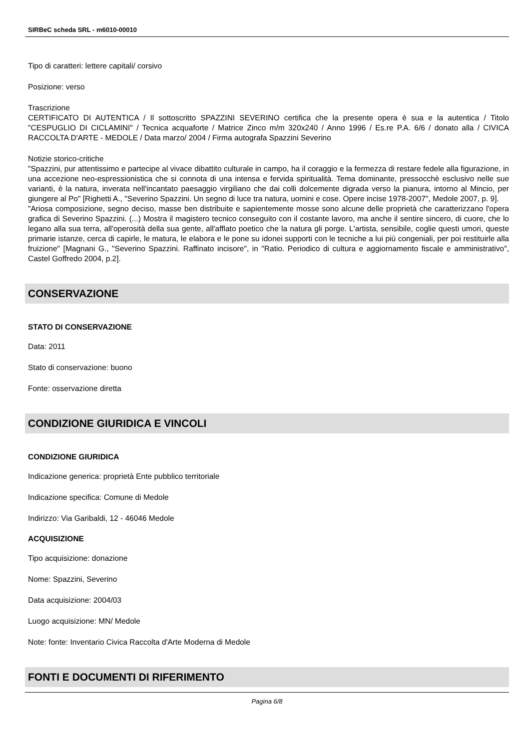SIRBeC scheda SRL - m6010-00010
Tipo di caratteri: lettere capitali/ corsivo
Posizione: verso
Trascrizione
CERTIFICATO DI AUTENTICA / Il sottoscritto SPAZZINI SEVERINO certifica che la presente opera è sua e la autentica / Titolo "CESPUGLIO DI CICLAMINI" / Tecnica acquaforte / Matrice Zinco m/m 320x240 / Anno 1996 / Es.re P.A. 6/6 / donato alla / CIVICA RACCOLTA D'ARTE - MEDOLE / Data marzo/ 2004 / Firma autografa Spazzini Severino
Notizie storico-critiche
"Spazzini, pur attentissimo e partecipe al vivace dibattito culturale in campo, ha il coraggio e la fermezza di restare fedele alla figurazione, in una accezione neo-espressionistica che si connota di una intensa e fervida spiritualità. Tema dominante, pressocchè esclusivo nelle sue varianti, è la natura, inverata nell'incantato paesaggio virgiliano che dai colli dolcemente digrada verso la pianura, intorno al Mincio, per giungere al Po" [Righetti A., "Severino Spazzini. Un segno di luce tra natura, uomini e cose. Opere incise 1978-2007", Medole 2007, p. 9].
"Ariosa composizione, segno deciso, masse ben distribuite e sapientemente mosse sono alcune delle proprietà che caratterizzano l'opera grafica di Severino Spazzini. (...) Mostra il magistero tecnico conseguito con il costante lavoro, ma anche il sentire sincero, di cuore, che lo legano alla sua terra, all'operosità della sua gente, all'afflato poetico che la natura gli porge. L'artista, sensibile, coglie questi umori, queste primarie istanze, cerca di capirle, le matura, le elabora e le pone su idonei supporti con le tecniche a lui più congeniali, per poi restituirle alla fruizione" [Magnani G., "Severino Spazzini. Raffinato incisore", in "Ratio. Periodico di cultura e aggiornamento fiscale e amministrativo", Castel Goffredo 2004, p.2].
CONSERVAZIONE
STATO DI CONSERVAZIONE
Data: 2011
Stato di conservazione: buono
Fonte: osservazione diretta
CONDIZIONE GIURIDICA E VINCOLI
CONDIZIONE GIURIDICA
Indicazione generica: proprietà Ente pubblico territoriale
Indicazione specifica: Comune di Medole
Indirizzo: Via Garibaldi, 12 - 46046 Medole
ACQUISIZIONE
Tipo acquisizione: donazione
Nome: Spazzini, Severino
Data acquisizione: 2004/03
Luogo acquisizione: MN/ Medole
Note: fonte: Inventario Civica Raccolta d'Arte Moderna di Medole
FONTI E DOCUMENTI DI RIFERIMENTO
Pagina 6/8